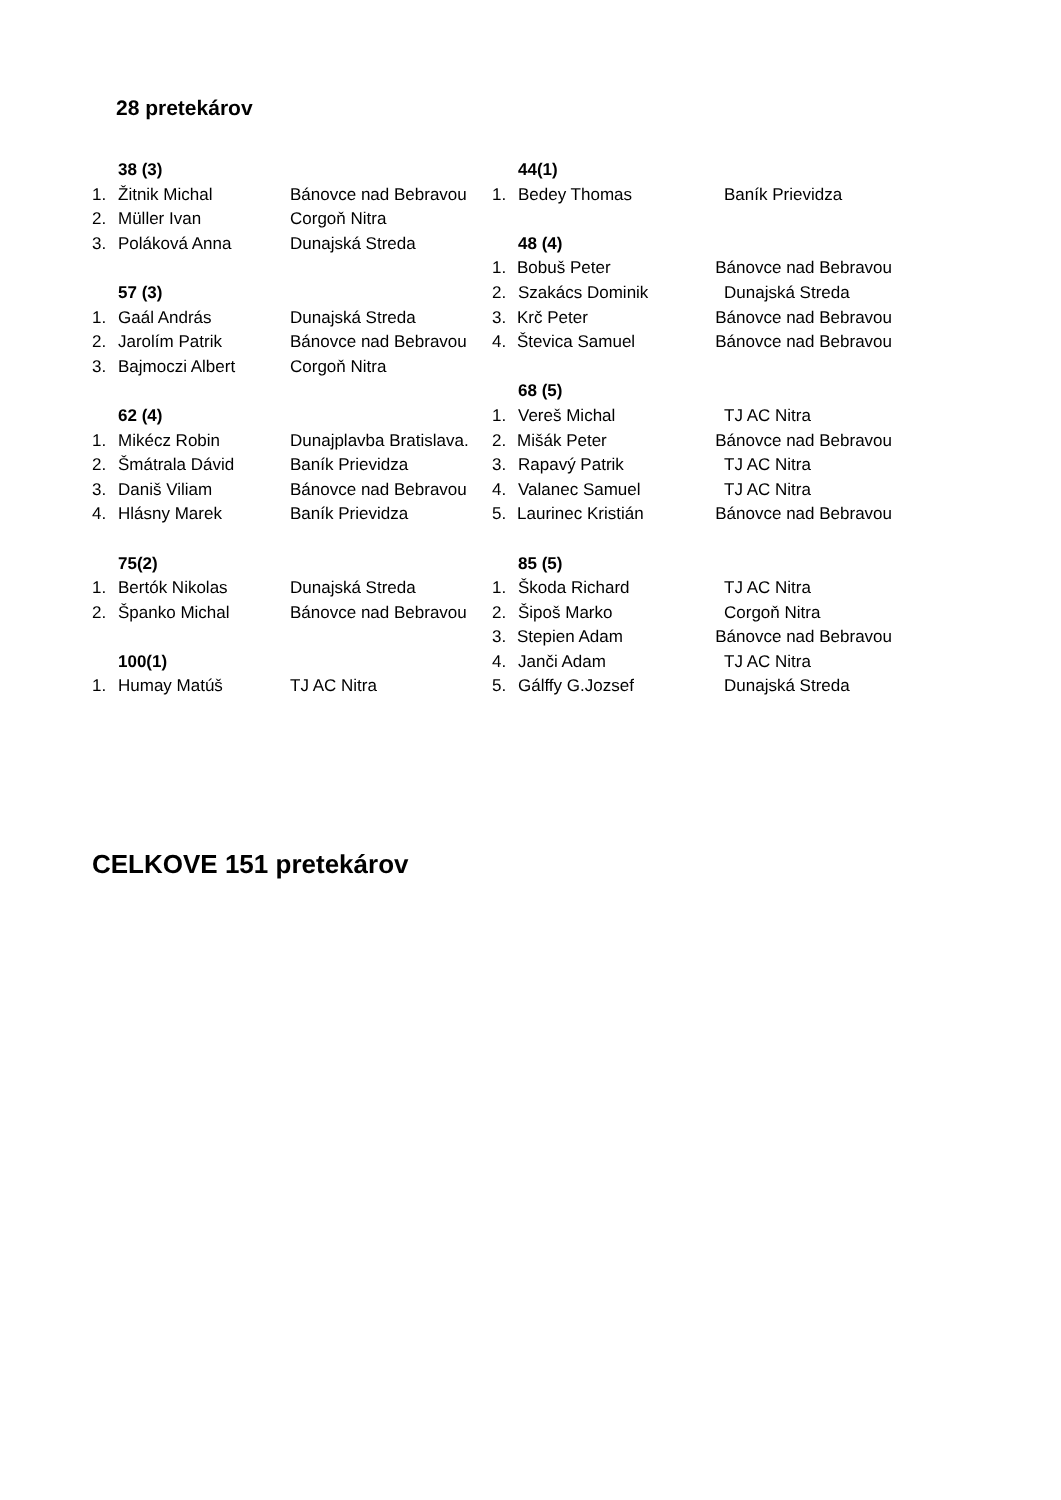28 pretekárov
38 (3)
1. Žitnik Michal Bánovce nad Bebravou
2. Müller Ivan Corgoň Nitra
3. Poláková Anna Dunajská Streda
57 (3)
1. Gaál András Dunajská Streda
2. Jarolím Patrik Bánovce nad Bebravou
3. Bajmoczi Albert Corgoň Nitra
62 (4)
1. Mikécz Robin Dunajplavba Bratislava.
2. Šmátrala Dávid Baník Prievidza
3. Daniš Viliam Bánovce nad Bebravou
4. Hlásny Marek Baník Prievidza
75(2)
1. Bertók Nikolas Dunajská Streda
2. Španko Michal Bánovce nad Bebravou
100(1)
1. Humay Matúš TJ AC Nitra
44(1)
1. Bedey Thomas Baník Prievidza
48 (4)
1. Bobuš Peter Bánovce nad Bebravou
2. Szakács Dominik Dunajská Streda
3. Krč Peter Bánovce nad Bebravou
4. Števica Samuel Bánovce nad Bebravou
68 (5)
1. Vereš Michal TJ AC Nitra
2. Mišák Peter Bánovce nad Bebravou
3. Rapavý Patrik TJ AC Nitra
4. Valanec Samuel TJ AC Nitra
5. Laurinec Kristián Bánovce nad Bebravou
85 (5)
1. Škoda Richard TJ AC Nitra
2. Šipoš Marko Corgoň Nitra
3. Stepien Adam Bánovce nad Bebravou
4. Janči Adam TJ AC Nitra
5. Gálffy G.Jozsef Dunajská Streda
CELKOVE 151 pretekárov